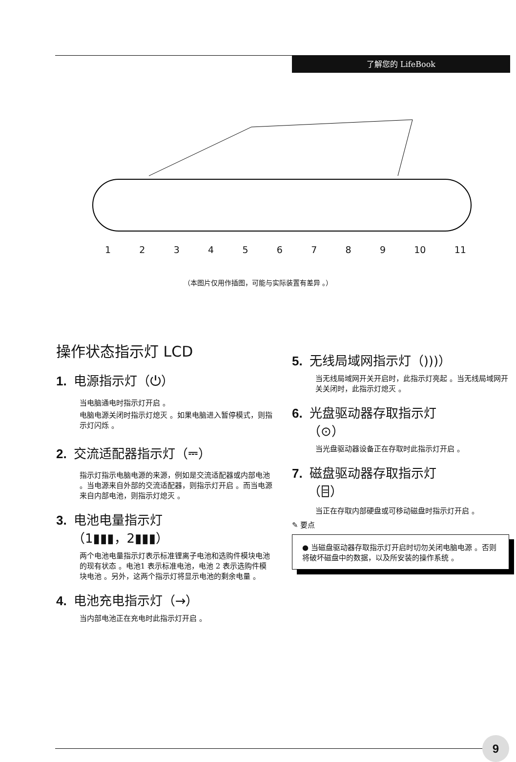了解您的 LifeBook
123456789 10 11
（本图片仅用作插图，可能与实际装置有差异 。）
操作状态指示灯 LCD
1. 电源指示灯（⏻）
当电脑通电时指示灯开启 。
电脑电源关闭时指示灯熄灭 。如果电脑进入暂停模式，则指示灯闪烁 。
2. 交流适配器指示灯（⎓）
指示灯指示电脑电源的来源，例如是交流适配器或内部电池 。当电源来自外部的交流适配器，则指示灯开启 。而当电源来自内部电池，则指示灯熄灭 。
3. 电池电量指示灯
（1▮▮▮，2▮▮▮）
两个电池电量指示灯表示标准锂离子电池和选购件模块电池的现有状态 。电池1 表示标准电池，电池 2 表示选购件模块电池 。另外，这两个指示灯将显示电池的剩余电量 。
4. 电池充电指示灯（→）
当内部电池正在充电时此指示灯开启 。
5. 无线局域网指示灯（)))）
当无线局域网开关开启时，此指示灯亮起 。当无线局域网开关关闭时，此指示灯熄灭 。
6. 光盘驱动器存取指示灯
（⊙）
当光盘驱动器设备正在存取时此指示灯开启 。
7. 磁盘驱动器存取指示灯
（⌸）
当正在存取内部硬盘或可移动磁盘时指示灯开启 。
✎ 要点
● 当磁盘驱动器存取指示灯开启时切勿关闭电脑电源 。否则将破坏磁盘中的数据，以及所安装的操作系统 。
9